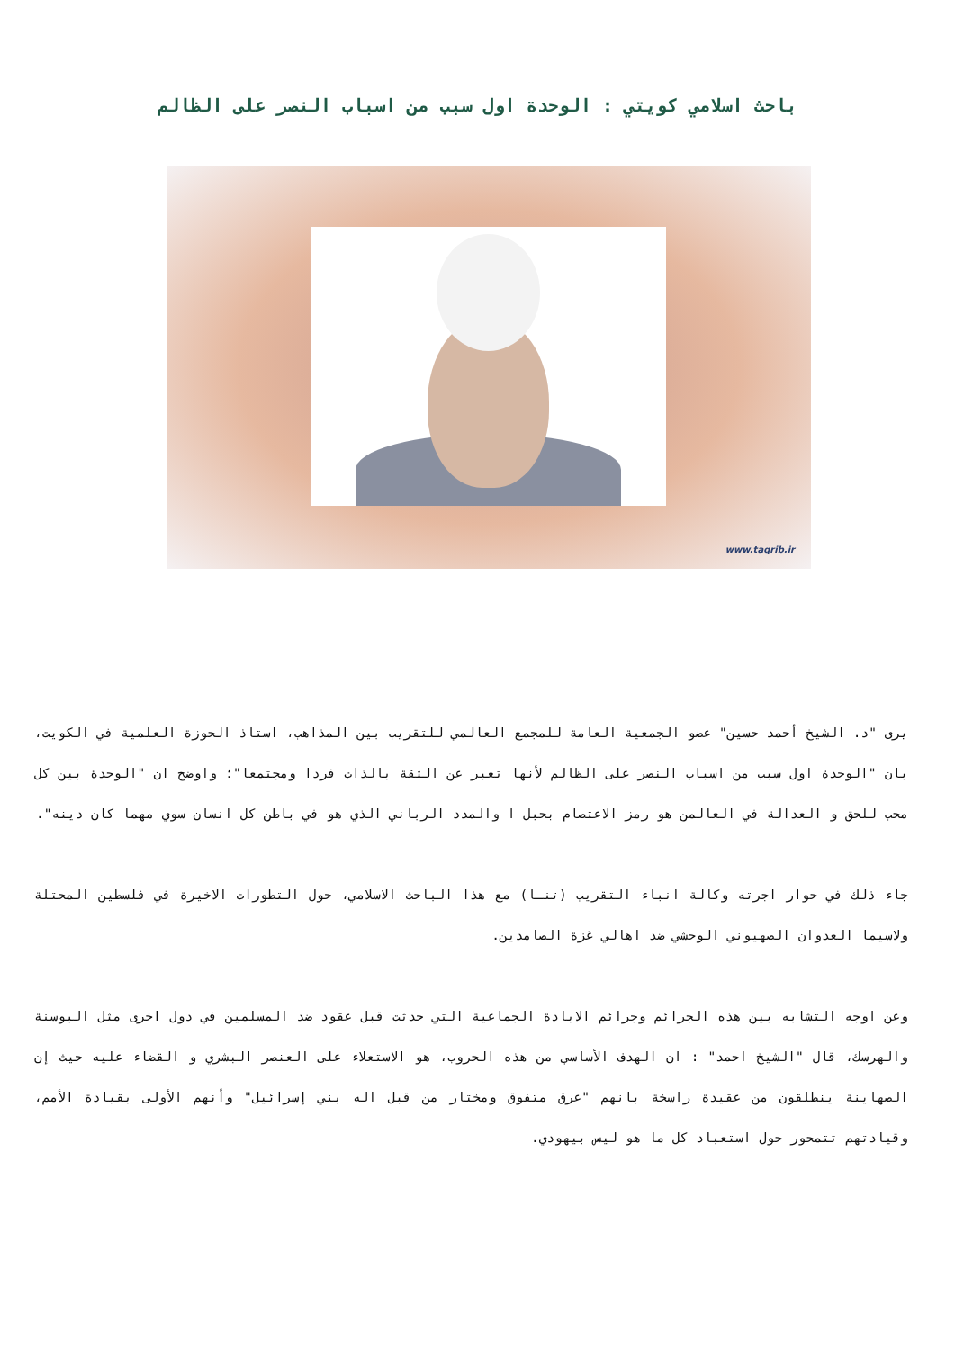باحث اسلامي كويتي : الوحدة اول سبب من اسباب النصر على الظالم
www.taqrib.ir
يرى "د. الشيخ أحمد حسين" عضو الجمعية العامة للمجمع العالمي للتقريب بين المذاهب، استاذ الحوزة العلمية في الكويت، بان "الوحدة اول سبب من اسباب النصر على الظالم لأنها تعبر عن الثقة بالذات فردا ومجتمعا"؛ واوضح ان "الوحدة بين كل محب للحق و العدالة في العالمن هو رمز الاعتصام بحبل ا والمدد الرباني الذي هو في باطن كل انسان سوي مهما كان دينه".
جاء ذلك في حوار اجرته وكالة انباء التقريب (تنـا) مع هذا الباحث الاسلامي، حول التطورات الاخيرة في فلسطين المحتلة ولاسيما العدوان الصهيوني الوحشي ضد اهالي غزة الصامدين.
وعن اوجه التشابه بين هذه الجرائم وجرائم الابادة الجماعية التي حدثت قبل عقود ضد المسلمين في دول اخرى مثل البوسنة والهرسك، قال "الشيخ احمد" : ان الهدف الأساسي من هذه الحروب، هو الاستعلاء على العنصر البشري و القضاء عليه حيث إن الصهاينة ينطلقون من عقيدة راسخة بانهم "عرق متفوق ومختار من قبل اله بني إسرائيل" وأنهم الأولى بقيادة الأمم، وقيادتهم تتمحور حول استعباد كل ما هو ليس بيهودي.